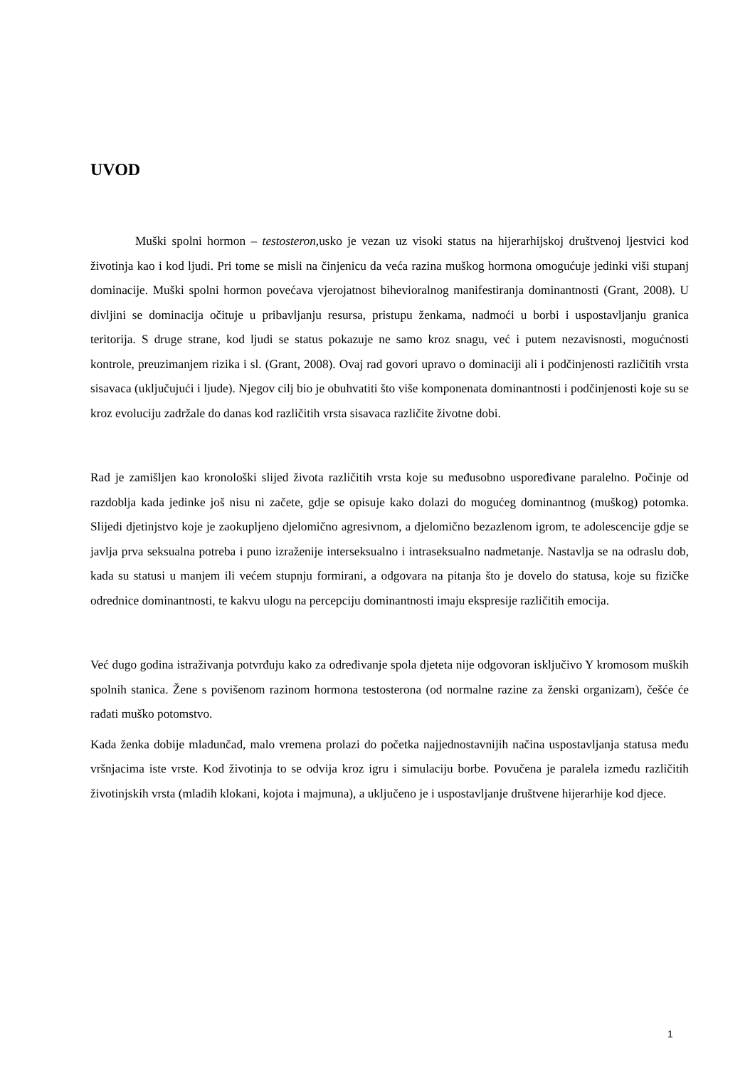UVOD
Muški spolni hormon – testosteron, usko je vezan uz visoki status na hijerarhijskoj društvenoj ljestvici kod životinja kao i kod ljudi. Pri tome se misli na činjenicu da veća razina muškog hormona omogućuje jedinki viši stupanj dominacije. Muški spolni hormon povećava vjerojatnost bihevioralnog manifestiranja dominantnosti (Grant, 2008). U divljini se dominacija očituje u pribavljanju resursa, pristupu ženkama, nadmoći u borbi i uspostavljanju granica teritorija. S druge strane, kod ljudi se status pokazuje ne samo kroz snagu, već i putem nezavisnosti, mogućnosti kontrole, preuzimanjem rizika i sl. (Grant, 2008). Ovaj rad govori upravo o dominaciji ali i podčinjenosti različitih vrsta sisavaca (uključujući i ljude). Njegov cilj bio je obuhvatiti što više komponenata dominantnosti i podčinjenosti koje su se kroz evoluciju zadržale do danas kod različitih vrsta sisavaca različite životne dobi.
Rad je zamišljen kao kronološki slijed života različitih vrsta koje su međusobno uspoređivane paralelno. Počinje od razdoblja kada jedinke još nisu ni začete, gdje se opisuje kako dolazi do mogućeg dominantnog (muškog) potomka. Slijedi djetinjstvo koje je zaokupljeno djelomično agresivnom, a djelomično bezazlenom igrom, te adolescencije gdje se javlja prva seksualna potreba i puno izraženije interseksualno i intraseksualno nadmetanje. Nastavlja se na odraslu dob, kada su statusi u manjem ili većem stupnju formirani, a odgovara na pitanja što je dovelo do statusa, koje su fizičke odrednice dominantnosti, te kakvu ulogu na percepciju dominantnosti imaju ekspresije različitih emocija.
Već dugo godina istraživanja potvrđuju kako za određivanje spola djeteta nije odgovoran isključivo Y kromosom muških spolnih stanica. Žene s povišenom razinom hormona testosterona (od normalne razine za ženski organizam), češće će rađati muško potomstvo.
Kada ženka dobije mladunčad, malo vremena prolazi do početka najjednostavnijih načina uspostavljanja statusa među vršnjacima iste vrste. Kod životinja to se odvija kroz igru i simulaciju borbe. Povučena je paralela između različitih životinjskih vrsta (mladih klokani, kojota i majmuna), a uključeno je i uspostavljanje društvene hijerarhije kod djece.
1